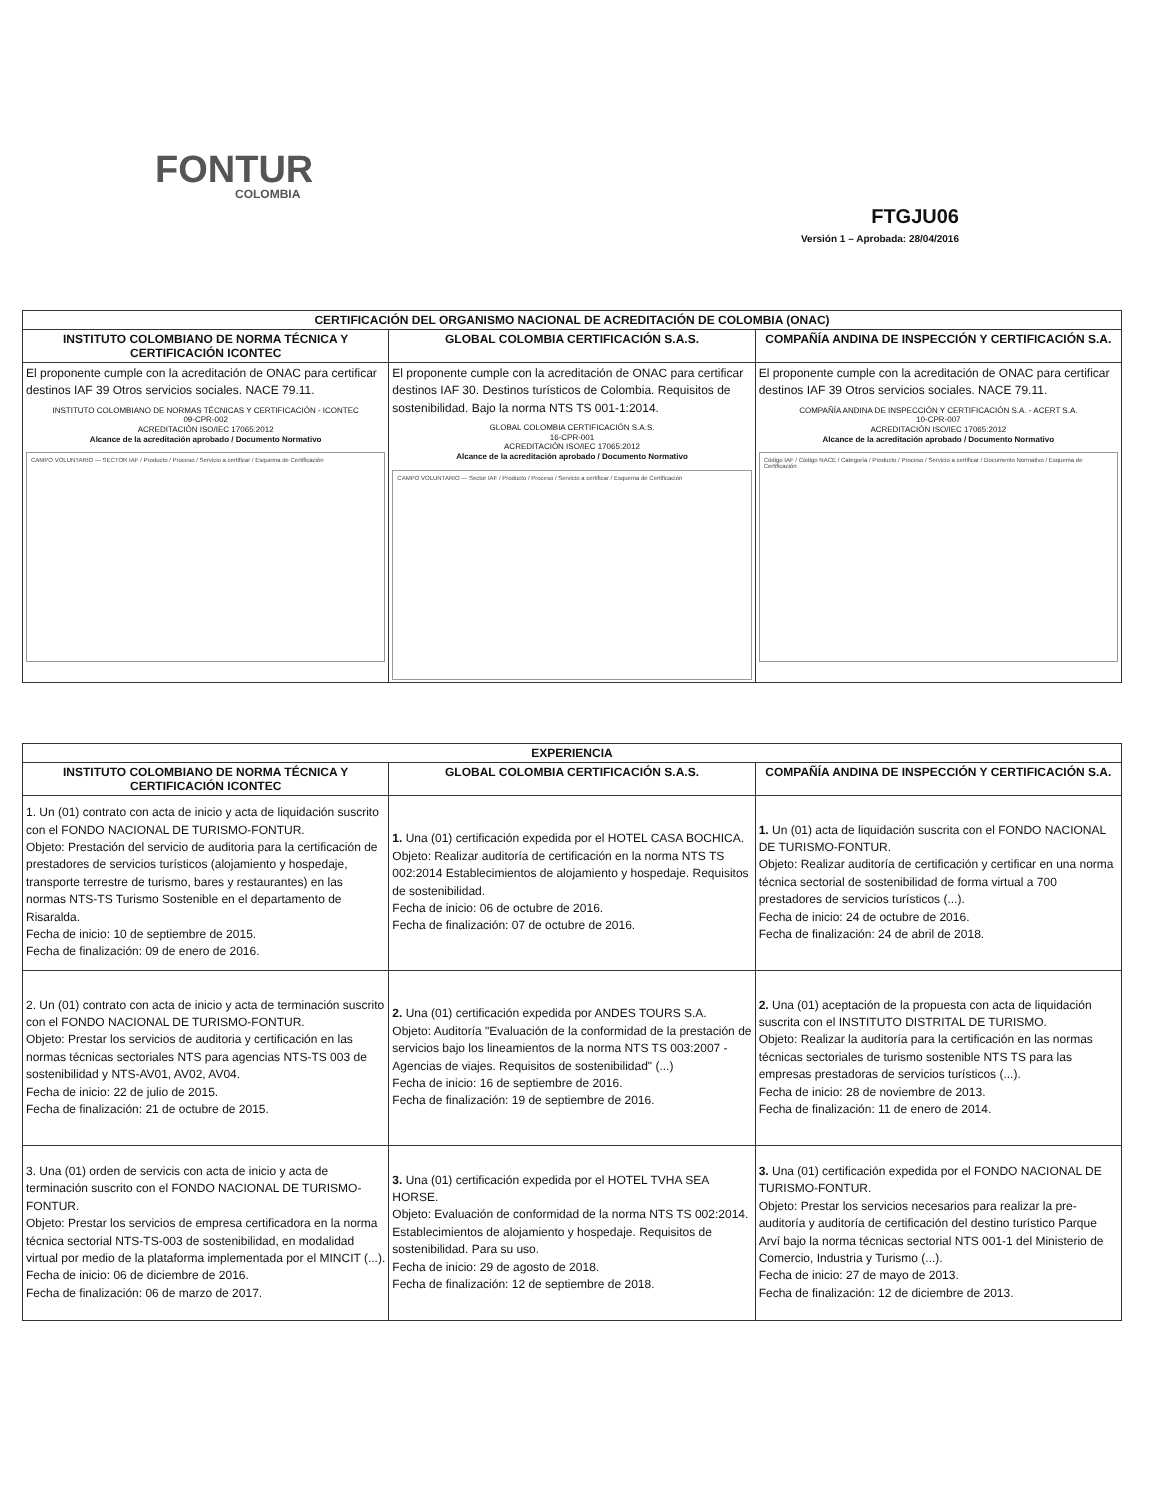FONTUR
COLOMBIA
FTGJU06
Versión 1 – Aprobada: 28/04/2016
| CERTIFICACIÓN DEL ORGANISMO NACIONAL DE ACREDITACIÓN DE COLOMBIA (ONAC) | | |
| --- | --- | --- |
| INSTITUTO COLOMBIANO DE NORMA TÉCNICA Y CERTIFICACIÓN ICONTEC | GLOBAL COLOMBIA CERTIFICACIÓN S.A.S. | COMPAÑÍA ANDINA DE INSPECCIÓN Y CERTIFICACIÓN S.A. |
| El proponente cumple con la acreditación de ONAC para certificar destinos IAF 39 Otros servicios sociales. NACE 79.11. INSTITUTO COLOMBIANO DE NORMAS TÉCNICAS Y CERTIFICACIÓN - ICONTEC 09-CPR-002 ACREDITACIÓN ISO/IEC 17065:2012 Alcance de la acreditación aprobado / Documento Normativo CAMPO VOLUNTARIO — SECTOR IAF / Producto / Proceso / Servicio a certificar / Esquema de Certificación | El proponente cumple con la acreditación de ONAC para certificar destinos IAF 30. Destinos turísticos de Colombia. Requisitos de sostenibilidad. Bajo la norma NTS TS 001-1:2014. GLOBAL COLOMBIA CERTIFICACIÓN S.A.S. 16-CPR-001 ACREDITACIÓN ISO/IEC 17065:2012 Alcance de la acreditación aprobado / Documento Normativo CAMPO VOLUNTARIO — Sector IAF / Producto / Proceso / Servicio a certificar / Esquema de Certificación | El proponente cumple con la acreditación de ONAC para certificar destinos IAF 39 Otros servicios sociales. NACE 79.11. COMPAÑÍA ANDINA DE INSPECCIÓN Y CERTIFICACIÓN S.A. - ACERT S.A. 10-CPR-007 ACREDITACIÓN ISO/IEC 17065:2012 Alcance de la acreditación aprobado / Documento Normativo Código IAF / Código NACE / Categoría / Producto / Proceso / Servicio a certificar / Documento Normativo / Esquema de Certificación |
| EXPERIENCIA | | |
| --- | --- | --- |
| INSTITUTO COLOMBIANO DE NORMA TÉCNICA Y CERTIFICACIÓN ICONTEC | GLOBAL COLOMBIA CERTIFICACIÓN S.A.S. | COMPAÑÍA ANDINA DE INSPECCIÓN Y CERTIFICACIÓN S.A. |
| 1. Un (01) contrato con acta de inicio y acta de liquidación suscrito con el FONDO NACIONAL DE TURISMO-FONTUR. Objeto: Prestación del servicio de auditoria para la certificación de prestadores de servicios turísticos (alojamiento y hospedaje, transporte terrestre de turismo, bares y restaurantes) en las normas NTS-TS Turismo Sostenible en el departamento de Risaralda. Fecha de inicio: 10 de septiembre de 2015. Fecha de finalización: 09 de enero de 2016. | 1. Una (01) certificación expedida por el HOTEL CASA BOCHICA. Objeto: Realizar auditoría de certificación en la norma NTS TS 002:2014 Establecimientos de alojamiento y hospedaje. Requisitos de sostenibilidad. Fecha de inicio: 06 de octubre de 2016. Fecha de finalización: 07 de octubre de 2016. | 1. Un (01) acta de liquidación suscrita con el FONDO NACIONAL DE TURISMO-FONTUR. Objeto: Realizar auditoría de certificación y certificar en una norma técnica sectorial de sostenibilidad de forma virtual a 700 prestadores de servicios turísticos (...). Fecha de inicio: 24 de octubre de 2016. Fecha de finalización: 24 de abril de 2018. |
| 2. Un (01) contrato con acta de inicio y acta de terminación suscrito con el FONDO NACIONAL DE TURISMO-FONTUR. Objeto: Prestar los servicios de auditoria y certificación en las normas técnicas sectoriales NTS para agencias NTS-TS 003 de sostenibilidad y NTS-AV01, AV02, AV04. Fecha de inicio: 22 de julio de 2015. Fecha de finalización: 21 de octubre de 2015. | 2. Una (01) certificación expedida por ANDES TOURS S.A. Objeto: Auditoría "Evaluación de la conformidad de la prestación de servicios bajo los lineamientos de la norma NTS TS 003:2007 - Agencias de viajes. Requisitos de sostenibilidad" (...) Fecha de inicio: 16 de septiembre de 2016. Fecha de finalización: 19 de septiembre de 2016. | 2. Una (01) aceptación de la propuesta con acta de liquidación suscrita con el INSTITUTO DISTRITAL DE TURISMO. Objeto: Realizar la auditoría para la certificación en las normas técnicas sectoriales de turismo sostenible NTS TS para las empresas prestadoras de servicios turísticos (...). Fecha de inicio: 28 de noviembre de 2013. Fecha de finalización: 11 de enero de 2014. |
| 3. Una (01) orden de servicis con acta de inicio y acta de terminación suscrito con el FONDO NACIONAL DE TURISMO-FONTUR. Objeto: Prestar los servicios de empresa certificadora en la norma técnica sectorial NTS-TS-003 de sostenibilidad, en modalidad virtual por medio de la plataforma implementada por el MINCIT (...). Fecha de inicio: 06 de diciembre de 2016. Fecha de finalización: 06 de marzo de 2017. | 3. Una (01) certificación expedida por el HOTEL TVHA SEA HORSE. Objeto: Evaluación de conformidad de la norma NTS TS 002:2014. Establecimientos de alojamiento y hospedaje. Requisitos de sostenibilidad. Para su uso. Fecha de inicio: 29 de agosto de 2018. Fecha de finalización: 12 de septiembre de 2018. | 3. Una (01) certificación expedida por el FONDO NACIONAL DE TURISMO-FONTUR. Objeto: Prestar los servicios necesarios para realizar la pre-auditoría y auditoría de certificación del destino turístico Parque Arví bajo la norma técnicas sectorial NTS 001-1 del Ministerio de Comercio, Industria y Turismo (...). Fecha de inicio: 27 de mayo de 2013. Fecha de finalización: 12 de diciembre de 2013. |